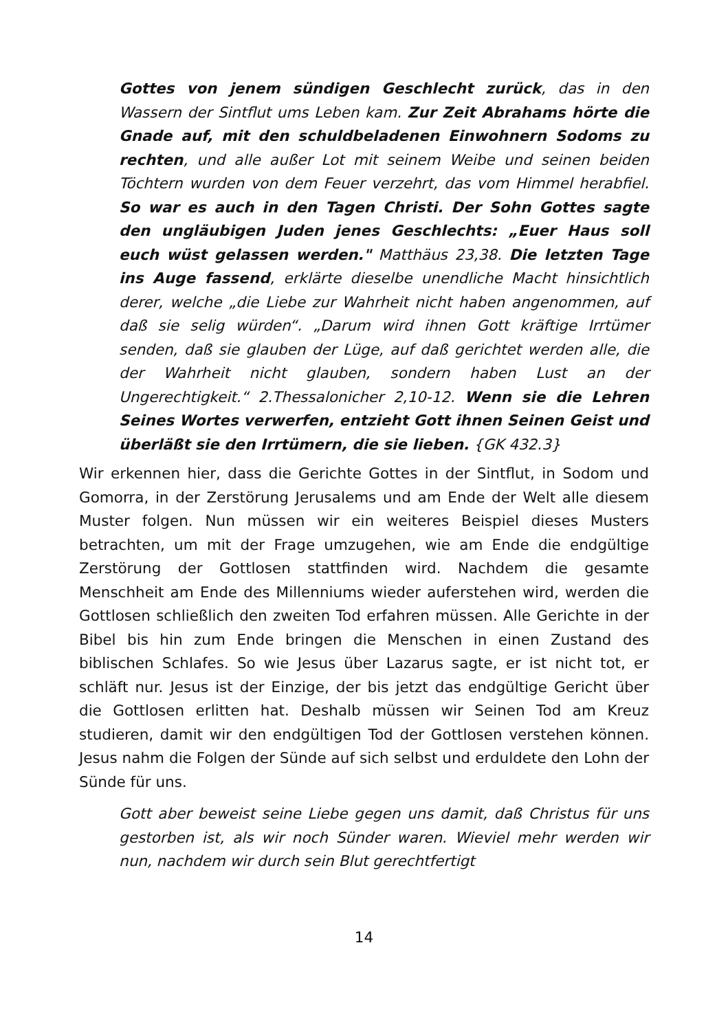Gottes von jenem sündigen Geschlecht zurück, das in den Wassern der Sintflut ums Leben kam. Zur Zeit Abrahams hörte die Gnade auf, mit den schuldbeladenen Einwohnern Sodoms zu rechten, und alle außer Lot mit seinem Weibe und seinen beiden Töchtern wurden von dem Feuer verzehrt, das vom Himmel herabfiel. So war es auch in den Tagen Christi. Der Sohn Gottes sagte den ungläubigen Juden jenes Geschlechts: „Euer Haus soll euch wüst gelassen werden." Matthäus 23,38. Die letzten Tage ins Auge fassend, erklärte dieselbe unendliche Macht hinsichtlich derer, welche „die Liebe zur Wahrheit nicht haben angenommen, auf daß sie selig würden“. „Darum wird ihnen Gott kräftige Irrtümer senden, daß sie glauben der Lüge, auf daß gerichtet werden alle, die der Wahrheit nicht glauben, sondern haben Lust an der Ungerechtigkeit.“ 2.Thessalonicher 2,10-12. Wenn sie die Lehren Seines Wortes verwerfen, entzieht Gott ihnen Seinen Geist und überläßt sie den Irrtümern, die sie lieben. {GK 432.3}
Wir erkennen hier, dass die Gerichte Gottes in der Sintflut, in Sodom und Gomorra, in der Zerstörung Jerusalems und am Ende der Welt alle diesem Muster folgen. Nun müssen wir ein weiteres Beispiel dieses Musters betrachten, um mit der Frage umzugehen, wie am Ende die endgültige Zerstörung der Gottlosen stattfinden wird. Nachdem die gesamte Menschheit am Ende des Millenniums wieder auferstehen wird, werden die Gottlosen schließlich den zweiten Tod erfahren müssen. Alle Gerichte in der Bibel bis hin zum Ende bringen die Menschen in einen Zustand des biblischen Schlafes. So wie Jesus über Lazarus sagte, er ist nicht tot, er schläft nur. Jesus ist der Einzige, der bis jetzt das endgültige Gericht über die Gottlosen erlitten hat. Deshalb müssen wir Seinen Tod am Kreuz studieren, damit wir den endgültigen Tod der Gottlosen verstehen können. Jesus nahm die Folgen der Sünde auf sich selbst und erduldete den Lohn der Sünde für uns.
Gott aber beweist seine Liebe gegen uns damit, daß Christus für uns gestorben ist, als wir noch Sünder waren. Wieviel mehr werden wir nun, nachdem wir durch sein Blut gerechtfertigt
14